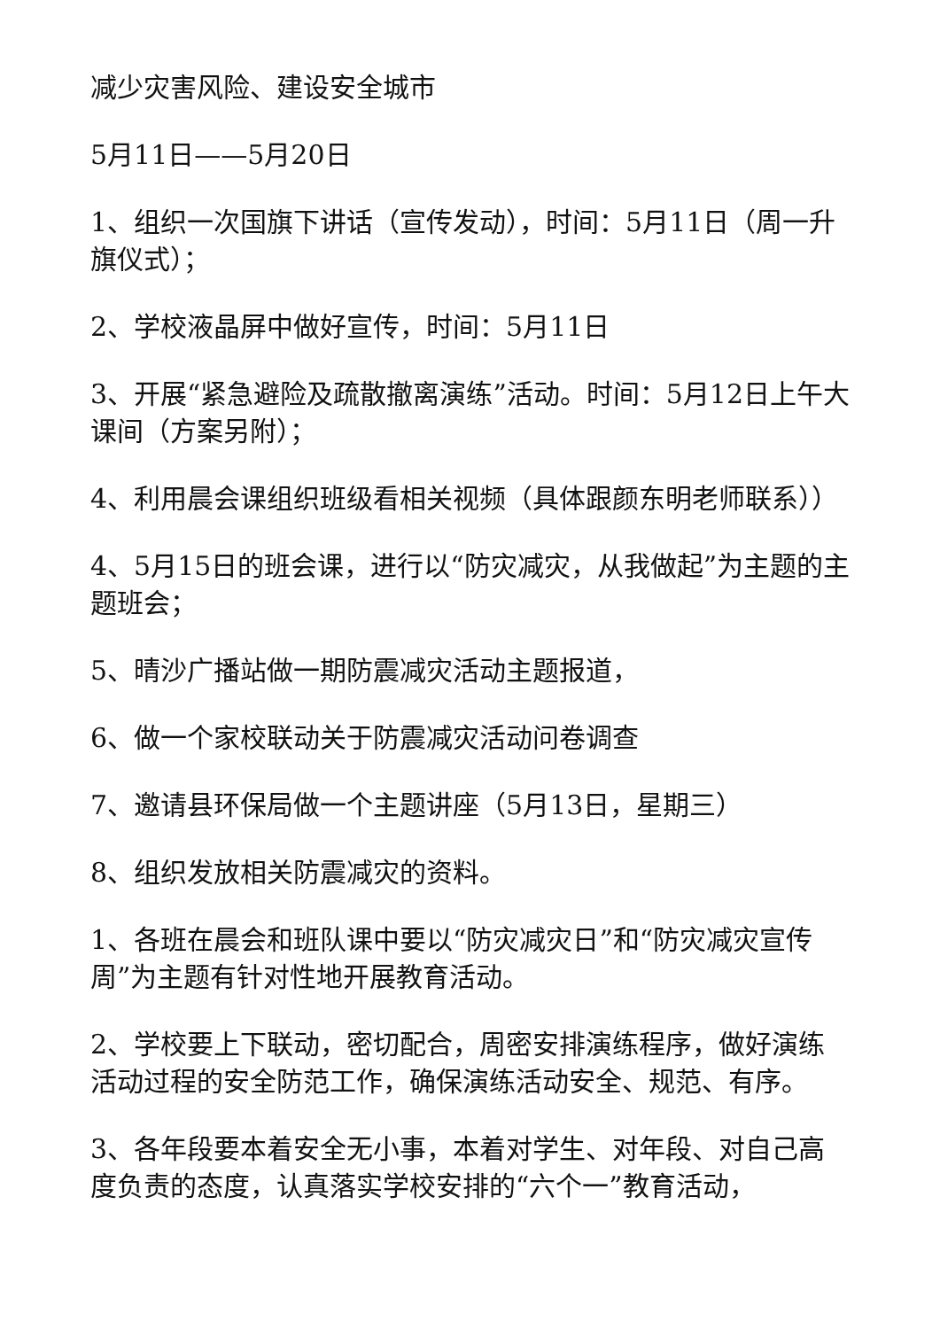减少灾害风险、建设安全城市
5月11日——5月20日
1、组织一次国旗下讲话（宣传发动），时间：5月11日（周一升旗仪式）；
2、学校液晶屏中做好宣传，时间：5月11日
3、开展“紧急避险及疏散撤离演练”活动。时间：5月12日上午大课间（方案另附）；
4、利用晨会课组织班级看相关视频（具体跟颜东明老师联系））
4、5月15日的班会课，进行以“防灾减灾，从我做起”为主题的主题班会；
5、晴沙广播站做一期防震减灾活动主题报道，
6、做一个家校联动关于防震减灾活动问卷调查
7、邀请县环保局做一个主题讲座（5月13日，星期三）
8、组织发放相关防震减灾的资料。
1、各班在晨会和班队课中要以“防灾减灾日”和“防灾减灾宣传周”为主题有针对性地开展教育活动。
2、学校要上下联动，密切配合，周密安排演练程序，做好演练活动过程的安全防范工作，确保演练活动安全、规范、有序。
3、各年段要本着安全无小事，本着对学生、对年段、对自己高度负责的态度，认真落实学校安排的“六个一”教育活动，